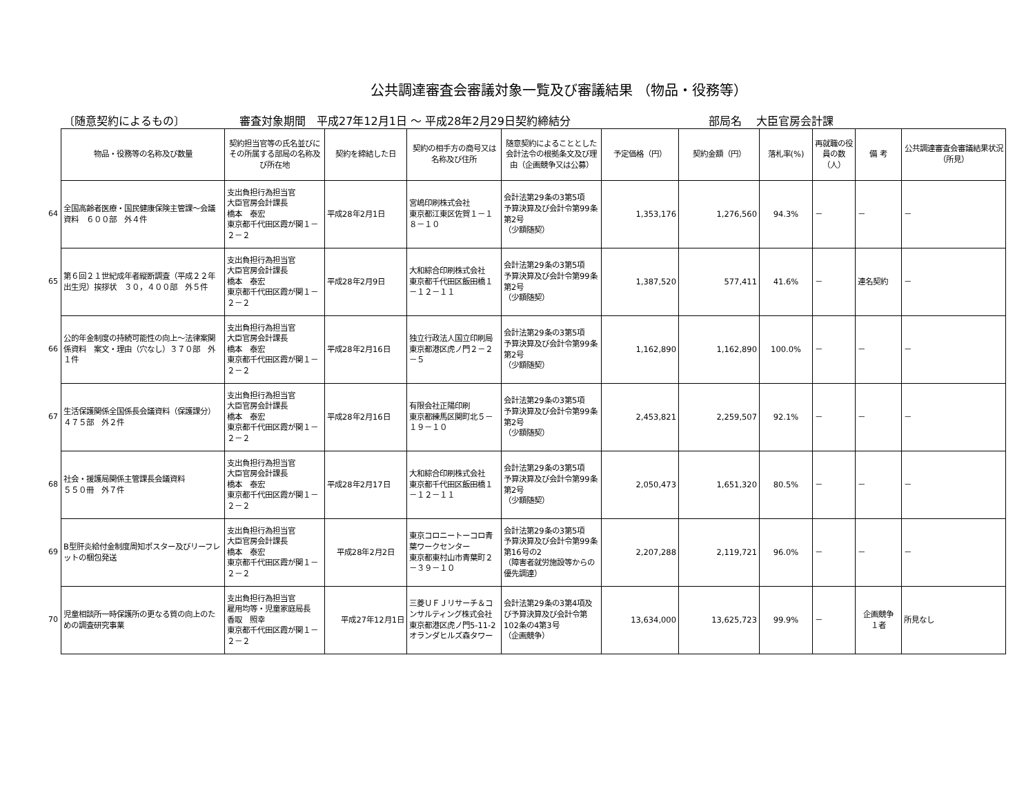公共調達審査会審議対象一覧及び審議結果 （物品・役務等）
〔随意契約によるもの〕 審査対象期間　平成27年12月1日 ～ 平成28年2月29日契約締結分 部局名　 大臣官房会計課
64
65
66
67
68
69
70
| 物品・役務等の名称及び数量 | 契約担当官等の氏名並びにその所属する部局の名称及び所在地 | 契約を締結した日 | 契約の相手方の商号又は名称及び住所 | 随意契約によることとした会計法令の根拠条文及び理由（企画競争又は公募） | 予定価格（円） | 契約金額（円） | 落札率(%) | 再就職の役員の数（人） | 備 考 | 公共調達審査会審議結果状況（所見） |
| --- | --- | --- | --- | --- | --- | --- | --- | --- | --- | --- |
| 全国高齢者医療・国民健康保険主管課～会議資料 ６００部 外４件 | 支出負担行為担当官 大臣官房会計課長 橋本 泰宏 東京都千代田区霞が関１－２－２ | 平成28年2月1日 | 宮嶋印刷株式会社 東京都江東区佐賀１－１８－１０ | 会計法第29条の3第5項 予算決算及び会計令第99条第2号 （少額随契） | 1,353,176 | 1,276,560 | 94.3% | － | － | － |
| 第６回２１世紀成年者縦断調査（平成２２年出生児）挨拶状 ３０，４００部 外５件 | 支出負担行為担当官 大臣官房会計課長 橋本 泰宏 東京都千代田区霞が関１－２－２ | 平成28年2月9日 | 大和綜合印刷株式会社 東京都千代田区飯田橋１－１２－１１ | 会計法第29条の3第5項 予算決算及び会計令第99条第2号 （少額随契） | 1,387,520 | 577,411 | 41.6% | － | 連名契約 | － |
| 公的年金制度の持続可能性の向上～法律案関係資料 案文・理由（穴なし）３７０部 外１件 | 支出負担行為担当官 大臣官房会計課長 橋本 泰宏 東京都千代田区霞が関１－２－２ | 平成28年2月16日 | 独立行政法人国立印刷局 東京都港区虎ノ門２－２－５ | 会計法第29条の3第5項 予算決算及び会計令第99条第2号 （少額随契） | 1,162,890 | 1,162,890 | 100.0% | － | － | － |
| 生活保護関係全国係長会議資料（保護課分） ４７５部 外２件 | 支出負担行為担当官 大臣官房会計課長 橋本 泰宏 東京都千代田区霞が関１－２－２ | 平成28年2月16日 | 有限会社正陽印刷 東京都練馬区関町北５－１９－１０ | 会計法第29条の3第5項 予算決算及び会計令第99条第2号 （少額随契） | 2,453,821 | 2,259,507 | 92.1% | － | － | － |
| 社会・援護局関係主管課長会議資料 ５５０冊 外７件 | 支出負担行為担当官 大臣官房会計課長 橋本 泰宏 東京都千代田区霞が関１－２－２ | 平成28年2月17日 | 大和綜合印刷株式会社 東京都千代田区飯田橋１－１２－１１ | 会計法第29条の3第5項 予算決算及び会計令第99条第2号 （少額随契） | 2,050,473 | 1,651,320 | 80.5% | － | － | － |
| B型肝炎給付金制度周知ポスター及びリーフレットの梱包発送 | 支出負担行為担当官 大臣官房会計課長 橋本 泰宏 東京都千代田区霞が関１－２－２ | 平成28年2月2日 | 東京コロニートーコロ青葉ワークセンター 東京都東村山市青葉町２－３９－１０ | 会計法第29条の3第5項 予算決算及び会計令第99条第16号の2 （障害者就労施設等からの優先調達） | 2,207,288 | 2,119,721 | 96.0% | － | － | － |
| 児童相談所一時保護所の更なる質の向上のための調査研究事業 | 支出負担行為担当官 雇用均等・児童家庭局長 香取 照幸 東京都千代田区霞が関１－２－２ | 平成27年12月1日 | 三菱ＵＦＪリサーチ＆コンサルティング株式会社 東京都港区虎ノ門5-11-2 オランダヒルズ森タワー | 会計法第29条の3第4項及び予算決算及び会計令第102条の4第3号 （企画競争） | 13,634,000 | 13,625,723 | 99.9% | － | 企画競争 １者 | 所見なし |